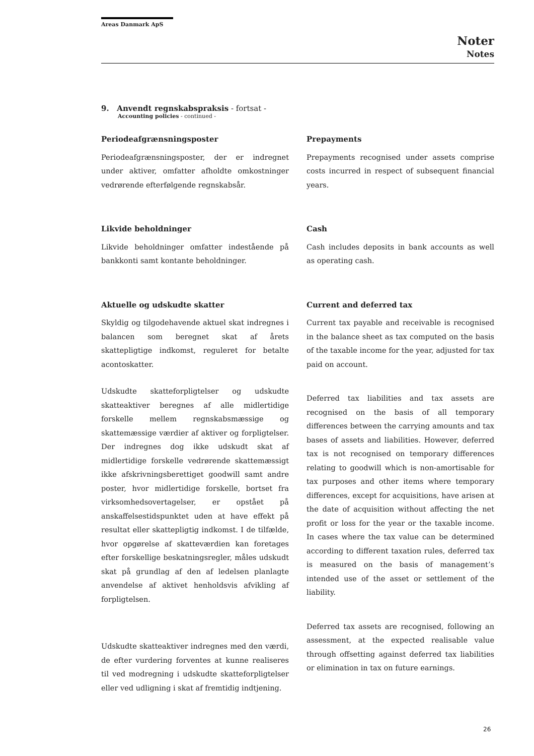Areas Danmark ApS
Noter
Notes
9. Anvendt regnskabspraksis - fortsat -
Accounting policies - continued -
Periodeafgrænsningsposter
Periodeafgrænsningsposter, der er indregnet under aktiver, omfatter afholdte omkostninger vedrørende efterfølgende regnskabsår.
Likvide beholdninger
Likvide beholdninger omfatter indestående på bankkonti samt kontante beholdninger.
Aktuelle og udskudte skatter
Skyldig og tilgodehavende aktuel skat indregnes i balancen som beregnet skat af årets skattepligtige indkomst, reguleret for betalte acontoskatter.
Udskudte skatteforpligtelser og udskudte skatteaktiver beregnes af alle midlertidige forskelle mellem regnskabsmæssige og skattemæssige værdier af aktiver og forpligtelser. Der indregnes dog ikke udskudt skat af midlertidige forskelle vedrørende skattemæssigt ikke afskrivningsberettiget goodwill samt andre poster, hvor midlertidige forskelle, bortset fra virksomhedsovertagelser, er opstået på anskaffelsestidspunktet uden at have effekt på resultat eller skattepligtig indkomst. I de tilfælde, hvor opgørelse af skatteværdien kan foretages efter forskellige beskatningsregler, måles udskudt skat på grundlag af den af ledelsen planlagte anvendelse af aktivet henholdsvis afvikling af forpligtelsen.
Udskudte skatteaktiver indregnes med den værdi, de efter vurdering forventes at kunne realiseres til ved modregning i udskudte skatteforpligtelser eller ved udligning i skat af fremtidig indtjening.
Prepayments
Prepayments recognised under assets comprise costs incurred in respect of subsequent financial years.
Cash
Cash includes deposits in bank accounts as well as operating cash.
Current and deferred tax
Current tax payable and receivable is recognised in the balance sheet as tax computed on the basis of the taxable income for the year, adjusted for tax paid on account.
Deferred tax liabilities and tax assets are recognised on the basis of all temporary differences between the carrying amounts and tax bases of assets and liabilities. However, deferred tax is not recognised on temporary differences relating to goodwill which is non-amortisable for tax purposes and other items where temporary differences, except for acquisitions, have arisen at the date of acquisition without affecting the net profit or loss for the year or the taxable income. In cases where the tax value can be determined according to different taxation rules, deferred tax is measured on the basis of management’s intended use of the asset or settlement of the liability.
Deferred tax assets are recognised, following an assessment, at the expected realisable value through offsetting against deferred tax liabilities or elimination in tax on future earnings.
26